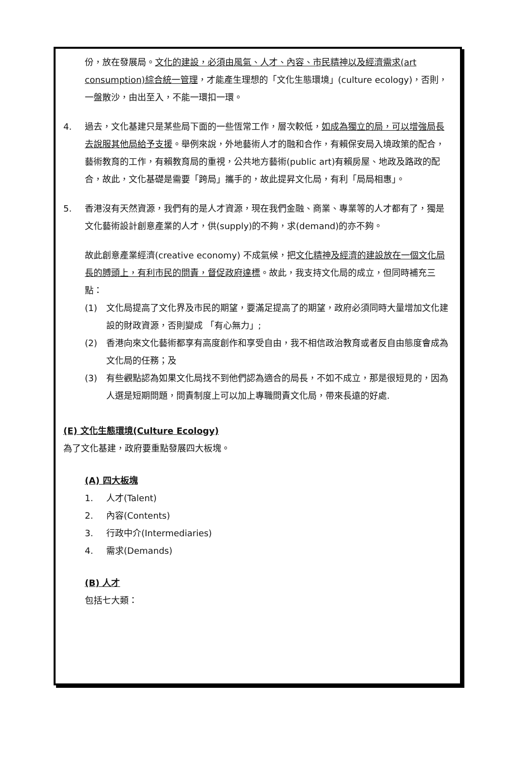份，放在發展局。文化的建設，必須由風氣、人才、內容、市民精神以及經濟需求(art consumption)綜合統一管理，才能產生理想的「文化生態環境」(culture ecology)，否則，一盤散沙，由出至入，不能一環扣一環。
4. 過去，文化基建只是某些局下面的一些恆常工作，層次較低，如成為獨立的局，可以增強局長去說服其他局給予支援。舉例來說，外地藝術人才的融和合作，有賴保安局入境政策的配合，藝術教育的工作，有賴教育局的重視，公共地方藝術(public art)有賴房屋、地政及路政的配合，故此，文化基礎是需要「跨局」攜手的，故此提昇文化局，有利「局局相惠」。
5. 香港沒有天然資源，我們有的是人才資源，現在我們金融、商業、專業等的人才都有了，獨是文化藝術設計創意產業的人才，供(supply)的不夠，求(demand)的亦不夠。
故此創意產業經濟(creative economy) 不成氣候，把文化精神及經濟的建設放在一個文化局長的膊頭上，有利市民的問責，督促政府達標。故此，我支持文化局的成立，但同時補充三點：
(1) 文化局提高了文化界及市民的期望，要滿足提高了的期望，政府必須同時大量增加文化建設的財政資源，否則變成 「有心無力」;
(2) 香港向來文化藝術都享有高度創作和享受自由，我不相信政治教育或者反自由態度會成為文化局的任務；及
(3) 有些觀點認為如果文化局找不到他們認為適合的局長，不如不成立，那是很短見的，因為人選是短期問題，問責制度上可以加上專職問責文化局，帶來長遠的好處.
(E) 文化生態環境(Culture Ecology)
為了文化基建，政府要重點發展四大板塊。
(A) 四大板塊
1. 人才(Talent)
2. 內容(Contents)
3. 行政中介(Intermediaries)
4. 需求(Demands)
(B) 人才
包括七大類：